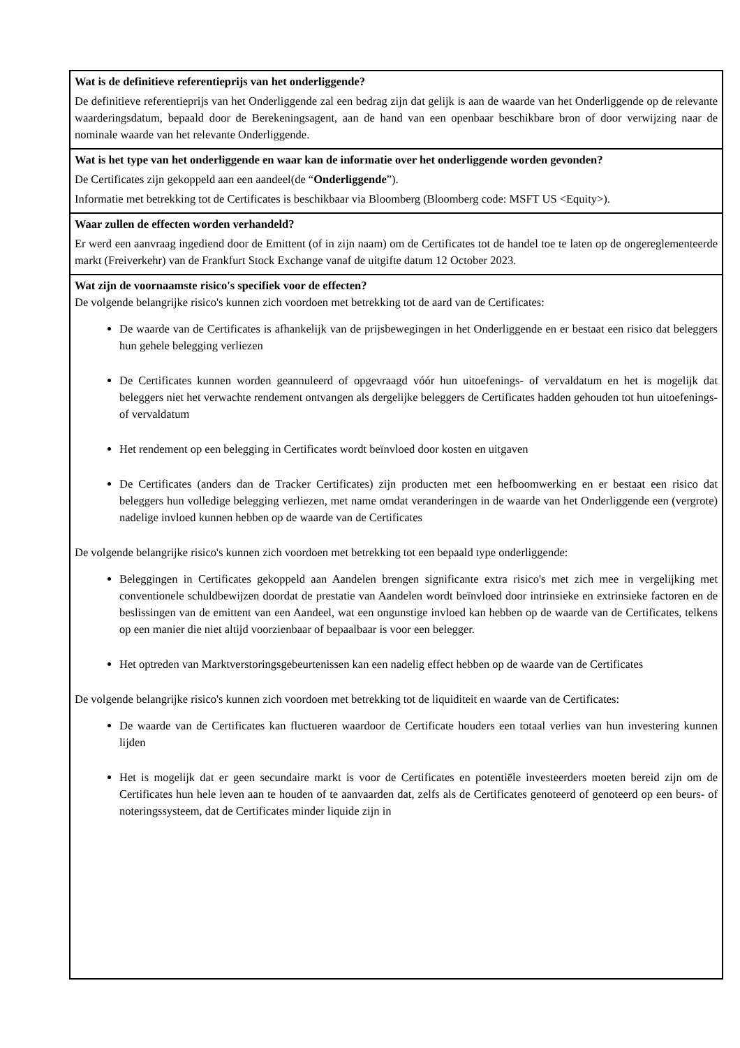| Wat is de definitieve referentieprijs van het onderliggende? De definitieve referentieprijs van het Onderliggende zal een bedrag zijn dat gelijk is aan de waarde van het Onderliggende op de relevante waarderingsdatum, bepaald door de Berekeningsagent, aan de hand van een openbaar beschikbare bron of door verwijzing naar de nominale waarde van het relevante Onderliggende. |
| Wat is het type van het onderliggende en waar kan de informatie over het onderliggende worden gevonden? De Certificates zijn gekoppeld aan een aandeel(de “ Onderliggende ”). Informatie met betrekking tot de Certificates is beschikbaar via Bloomberg (Bloomberg code: MSFT US <Equity>). |
| Waar zullen de effecten worden verhandeld? Er werd een aanvraag ingediend door de Emittent (of in zijn naam) om de Certificates tot de handel toe te laten op de ongereglementeerde markt (Freiverkehr) van de Frankfurt Stock Exchange vanaf de uitgifte datum 12 October 2023. |
| Wat zijn de voornaamste risico's specifiek voor de effecten? De volgende belangrijke risico's kunnen zich voordoen met betrekking tot de aard van de Certificates: De waarde van de Certificates is afhankelijk van de prijsbewegingen in het Onderliggende en er bestaat een risico dat beleggers hun gehele belegging verliezen De Certificates kunnen worden geannuleerd of opgevraagd vóór hun uitoefenings- of vervaldatum en het is mogelijk dat beleggers niet het verwachte rendement ontvangen als dergelijke beleggers de Certificates hadden gehouden tot hun uitoefenings- of vervaldatum Het rendement op een belegging in Certificates wordt beïnvloed door kosten en uitgaven De Certificates (anders dan de Tracker Certificates) zijn producten met een hefboomwerking en er bestaat een risico dat beleggers hun volledige belegging verliezen, met name omdat veranderingen in de waarde van het Onderliggende een (vergrote) nadelige invloed kunnen hebben op de waarde van de Certificates De volgende belangrijke risico's kunnen zich voordoen met betrekking tot een bepaald type onderliggende: Beleggingen in Certificates gekoppeld aan Aandelen brengen significante extra risico's met zich mee in vergelijking met conventionele schuldbewijzen doordat de prestatie van Aandelen wordt beïnvloed door intrinsieke en extrinsieke factoren en de beslissingen van de emittent van een Aandeel, wat een ongunstige invloed kan hebben op de waarde van de Certificates, telkens op een manier die niet altijd voorzienbaar of bepaalbaar is voor een belegger. Het optreden van Marktverstoringsgebeurtenissen kan een nadelig effect hebben op de waarde van de Certificates De volgende belangrijke risico's kunnen zich voordoen met betrekking tot de liquiditeit en waarde van de Certificates: De waarde van de Certificates kan fluctueren waardoor de Certificate houders een totaal verlies van hun investering kunnen lijden Het is mogelijk dat er geen secundaire markt is voor de Certificates en potentiële investeerders moeten bereid zijn om de Certificates hun hele leven aan te houden of te aanvaarden dat, zelfs als de Certificates genoteerd of genoteerd op een beurs- of noteringssysteem, dat de Certificates minder liquide zijn in |